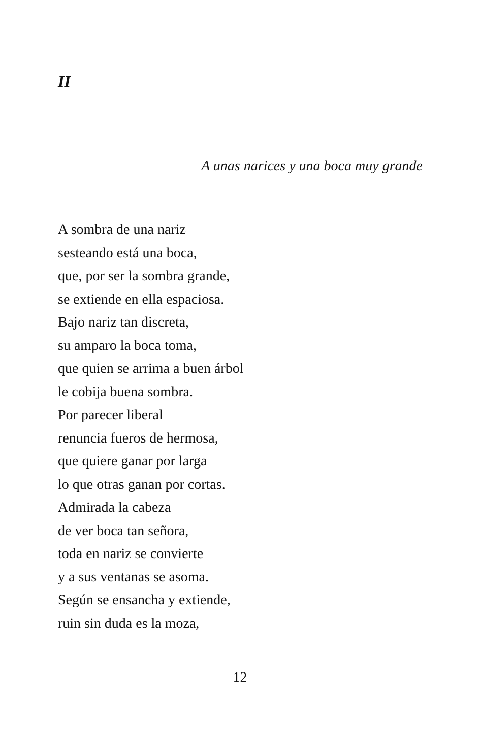II
A unas narices y una boca muy grande
A sombra de una nariz
sesteando está una boca,
que, por ser la sombra grande,
se extiende en ella espaciosa.
Bajo nariz tan discreta,
su amparo la boca toma,
que quien se arrima a buen árbol
le cobija buena sombra.
Por parecer liberal
renuncia fueros de hermosa,
que quiere ganar por larga
lo que otras ganan por cortas.
Admirada la cabeza
de ver boca tan señora,
toda en nariz se convierte
y a sus ventanas se asoma.
Según se ensancha y extiende,
ruin sin duda es la moza,
12